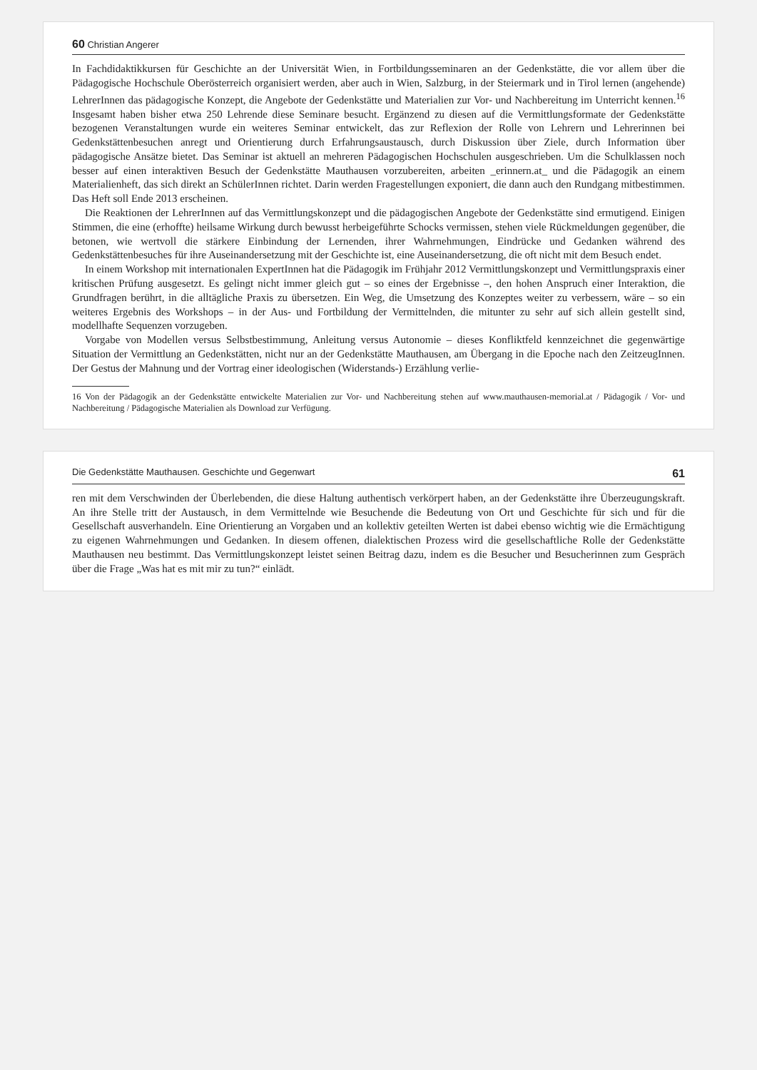60 Christian Angerer
In Fachdidaktikkursen für Geschichte an der Universität Wien, in Fortbildungsseminaren an der Gedenkstätte, die vor allem über die Pädagogische Hochschule Oberösterreich organisiert werden, aber auch in Wien, Salzburg, in der Steiermark und in Tirol lernen (angehende) LehrerInnen das pädagogische Konzept, die Angebote der Gedenkstätte und Materialien zur Vor- und Nachbereitung im Unterricht kennen.<sup>16</sup> Insgesamt haben bisher etwa 250 Lehrende diese Seminare besucht. Ergänzend zu diesen auf die Vermittlungsformate der Gedenkstätte bezogenen Veranstaltungen wurde ein weiteres Seminar entwickelt, das zur Reflexion der Rolle von Lehrern und Lehrerinnen bei Gedenkstättenbesuchen anregt und Orientierung durch Erfahrungsaustausch, durch Diskussion über Ziele, durch Information über pädagogische Ansätze bietet. Das Seminar ist aktuell an mehreren Pädagogischen Hochschulen ausgeschrieben. Um die Schulklassen noch besser auf einen interaktiven Besuch der Gedenkstätte Mauthausen vorzubereiten, arbeiten _erinnern.at_ und die Pädagogik an einem Materialienheft, das sich direkt an SchülerInnen richtet. Darin werden Fragestellungen exponiert, die dann auch den Rundgang mitbestimmen. Das Heft soll Ende 2013 erscheinen.
Die Reaktionen der LehrerInnen auf das Vermittlungskonzept und die pädagogischen Angebote der Gedenkstätte sind ermutigend. Einigen Stimmen, die eine (erhoffte) heilsame Wirkung durch bewusst herbeigeführte Schocks vermissen, stehen viele Rückmeldungen gegenüber, die betonen, wie wertvoll die stärkere Einbindung der Lernenden, ihrer Wahrnehmungen, Eindrücke und Gedanken während des Gedenkstättenbesuches für ihre Auseinandersetzung mit der Geschichte ist, eine Auseinandersetzung, die oft nicht mit dem Besuch endet.
In einem Workshop mit internationalen ExpertInnen hat die Pädagogik im Frühjahr 2012 Vermittlungskonzept und Vermittlungspraxis einer kritischen Prüfung ausgesetzt. Es gelingt nicht immer gleich gut – so eines der Ergebnisse –, den hohen Anspruch einer Interaktion, die Grundfragen berührt, in die alltägliche Praxis zu übersetzen. Ein Weg, die Umsetzung des Konzeptes weiter zu verbessern, wäre – so ein weiteres Ergebnis des Workshops – in der Aus- und Fortbildung der Vermittelnden, die mitunter zu sehr auf sich allein gestellt sind, modellhafte Sequenzen vorzugeben.
Vorgabe von Modellen versus Selbstbestimmung, Anleitung versus Autonomie – dieses Konfliktfeld kennzeichnet die gegenwärtige Situation der Vermittlung an Gedenkstätten, nicht nur an der Gedenkstätte Mauthausen, am Übergang in die Epoche nach den ZeitzeugInnen. Der Gestus der Mahnung und der Vortrag einer ideologischen (Widerstands-) Erzählung verlie-
16 Von der Pädagogik an der Gedenkstätte entwickelte Materialien zur Vor- und Nachbereitung stehen auf www.mauthausen-memorial.at / Pädagogik / Vor- und Nachbereitung / Pädagogische Materialien als Download zur Verfügung.
Die Gedenkstätte Mauthausen. Geschichte und Gegenwart 61
ren mit dem Verschwinden der Überlebenden, die diese Haltung authentisch verkörpert haben, an der Gedenkstätte ihre Überzeugungskraft. An ihre Stelle tritt der Austausch, in dem Vermittelnde wie Besuchende die Bedeutung von Ort und Geschichte für sich und für die Gesellschaft ausverhandeln. Eine Orientierung an Vorgaben und an kollektiv geteilten Werten ist dabei ebenso wichtig wie die Ermächtigung zu eigenen Wahrnehmungen und Gedanken. In diesem offenen, dialektischen Prozess wird die gesellschaftliche Rolle der Gedenkstätte Mauthausen neu bestimmt. Das Vermittlungskonzept leistet seinen Beitrag dazu, indem es die Besucher und Besucherinnen zum Gespräch über die Frage „Was hat es mit mir zu tun?“ einlädt.